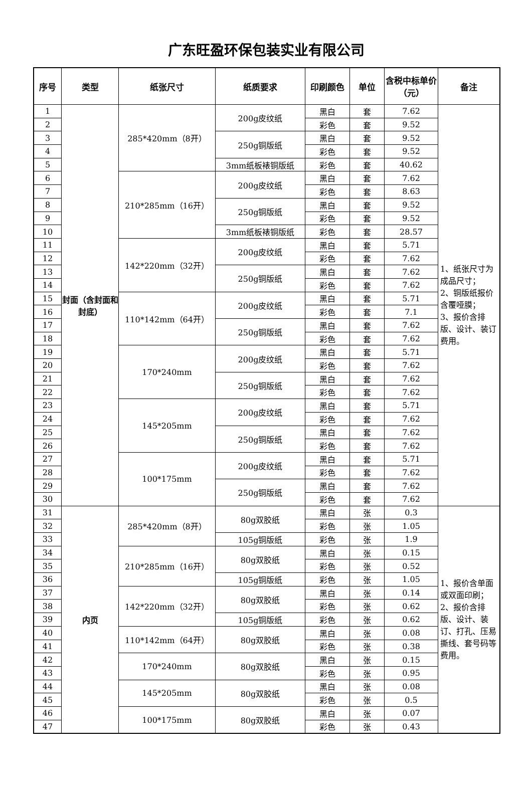广东旺盈环保包装实业有限公司
| 序号 | 类型 | 纸张尺寸 | 纸质要求 | 印刷颜色 | 单位 | 含税中标单价（元） | 备注 |
| --- | --- | --- | --- | --- | --- | --- | --- |
| 1 | 封面（含封面和封底） | 285*420mm（8开） | 200g皮纹纸 | 黑白 | 套 | 7.62 | 1、纸张尺寸为成品尺寸； 2、铜版纸报价含覆哑膜； 3、报价含排版、设计、装订费用。 |
| 2 | | | | 彩色 | 套 | 9.52 | |
| 3 | | | 250g铜版纸 | 黑白 | 套 | 9.52 | |
| 4 | | | | 彩色 | 套 | 9.52 | |
| 5 | | | 3mm纸板裱铜版纸 | 彩色 | 套 | 40.62 | |
| 6 | | 210*285mm（16开） | 200g皮纹纸 | 黑白 | 套 | 7.62 | |
| 7 | | | | 彩色 | 套 | 8.63 | |
| 8 | | | 250g铜版纸 | 黑白 | 套 | 9.52 | |
| 9 | | | | 彩色 | 套 | 9.52 | |
| 10 | | | 3mm纸板裱铜版纸 | 彩色 | 套 | 28.57 | |
| 11 | | 142*220mm（32开） | 200g皮纹纸 | 黑白 | 套 | 5.71 | |
| 12 | | | | 彩色 | 套 | 7.62 | |
| 13 | | | 250g铜版纸 | 黑白 | 套 | 7.62 | |
| 14 | | | | 彩色 | 套 | 7.62 | |
| 15 | | 110*142mm（64开） | 200g皮纹纸 | 黑白 | 套 | 5.71 | |
| 16 | | | | 彩色 | 套 | 7.1 | |
| 17 | | | 250g铜版纸 | 黑白 | 套 | 7.62 | |
| 18 | | | | 彩色 | 套 | 7.62 | |
| 19 | | 170*240mm | 200g皮纹纸 | 黑白 | 套 | 5.71 | |
| 20 | | | | 彩色 | 套 | 7.62 | |
| 21 | | | 250g铜版纸 | 黑白 | 套 | 7.62 | |
| 22 | | | | 彩色 | 套 | 7.62 | |
| 23 | | 145*205mm | 200g皮纹纸 | 黑白 | 套 | 5.71 | |
| 24 | | | | 彩色 | 套 | 7.62 | |
| 25 | | | 250g铜版纸 | 黑白 | 套 | 7.62 | |
| 26 | | | | 彩色 | 套 | 7.62 | |
| 27 | | 100*175mm | 200g皮纹纸 | 黑白 | 套 | 5.71 | |
| 28 | | | | 彩色 | 套 | 7.62 | |
| 29 | | | 250g铜版纸 | 黑白 | 套 | 7.62 | |
| 30 | | | | 彩色 | 套 | 7.62 | |
| 31 | 内页 | 285*420mm（8开） | 80g双胶纸 | 黑白 | 张 | 0.3 | 1、报价含单面或双面印刷； 2、报价含排版、设计、装订、打孔、压易撕线、套号码等费用。 |
| 32 | | | | 彩色 | 张 | 1.05 | |
| 33 | | | 105g铜版纸 | 彩色 | 张 | 1.9 | |
| 34 | | 210*285mm（16开） | 80g双胶纸 | 黑白 | 张 | 0.15 | |
| 35 | | | | 彩色 | 张 | 0.52 | |
| 36 | | | 105g铜版纸 | 彩色 | 张 | 1.05 | |
| 37 | | 142*220mm（32开） | 80g双胶纸 | 黑白 | 张 | 0.14 | |
| 38 | | | | 彩色 | 张 | 0.62 | |
| 39 | | | 105g铜版纸 | 彩色 | 张 | 0.62 | |
| 40 | | 110*142mm（64开） | 80g双胶纸 | 黑白 | 张 | 0.08 | |
| 41 | | | | 彩色 | 张 | 0.38 | |
| 42 | | 170*240mm | 80g双胶纸 | 黑白 | 张 | 0.15 | |
| 43 | | | | 彩色 | 张 | 0.95 | |
| 44 | | 145*205mm | 80g双胶纸 | 黑白 | 张 | 0.08 | |
| 45 | | | | 彩色 | 张 | 0.5 | |
| 46 | | 100*175mm | 80g双胶纸 | 黑白 | 张 | 0.07 | |
| 47 | | | | 彩色 | 张 | 0.43 | |